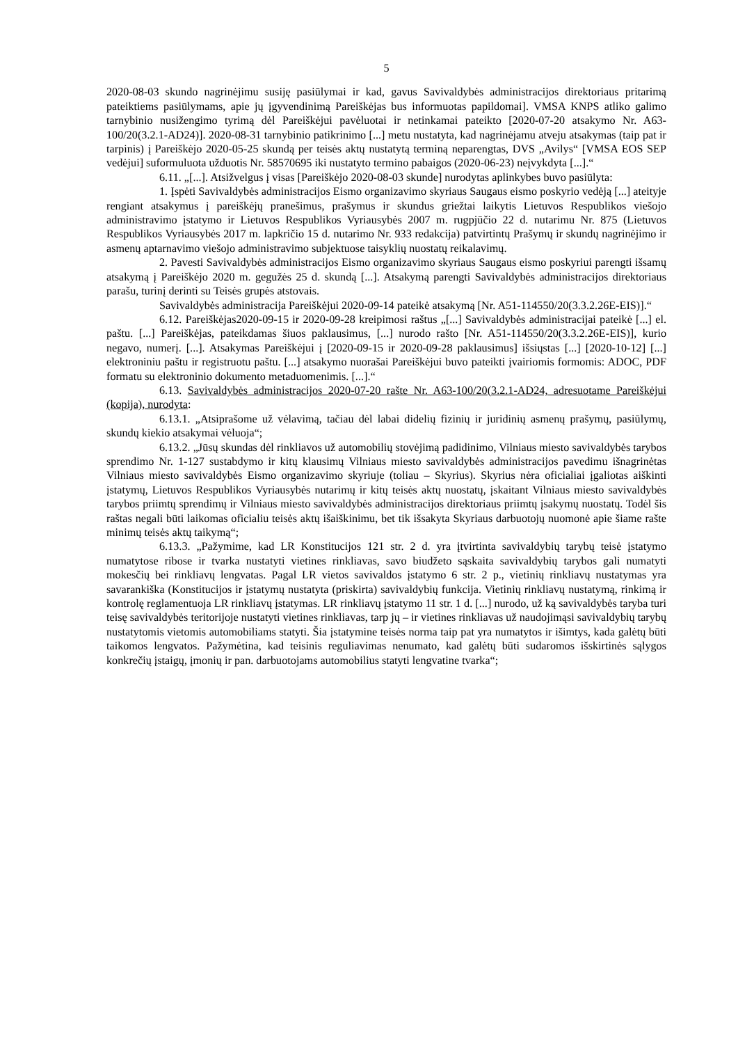5
2020-08-03 skundo nagrinėjimu susiję pasiūlymai ir kad, gavus Savivaldybės administracijos direktoriaus pritarimą pateiktiems pasiūlymams, apie jų įgyvendinimą Pareiškėjas bus informuotas papildomai]. VMSA KNPS atliko galimo tarnybinio nusižengimo tyrimą dėl Pareiškėjui pavėluotai ir netinkamai pateikto [2020-07-20 atsakymo Nr. A63-100/20(3.2.1-AD24)]. 2020-08-31 tarnybinio patikrinimo [...] metu nustatyta, kad nagrinėjamu atveju atsakymas (taip pat ir tarpinis) į Pareiškėjo 2020-05-25 skundą per teisės aktų nustatytą terminą neparengtas, DVS „Avilys“ [VMSA EOS SEP vedėjui] suformuluota užduotis Nr. 58570695 iki nustatyto termino pabaigos (2020-06-23) neįvykdyta [...].“
6.11. „[...]. Atsižvelgus į visas [Pareiškėjo 2020-08-03 skunde] nurodytas aplinkybes buvo pasiūlyta:
1. Įspėti Savivaldybės administracijos Eismo organizavimo skyriaus Saugaus eismo poskyrio vedėją [...] ateityje rengiant atsakymus į pareiškėjų pranešimus, prašymus ir skundus griežtai laikytis Lietuvos Respublikos viešojo administravimo įstatymo ir Lietuvos Respublikos Vyriausybės 2007 m. rugpjūčio 22 d. nutarimu Nr. 875 (Lietuvos Respublikos Vyriausybės 2017 m. lapkričio 15 d. nutarimo Nr. 933 redakcija) patvirtintų Prašymų ir skundų nagrinėjimo ir asmenų aptarnavimo viešojo administravimo subjektuose taisyklių nuostatų reikalavimų.
2. Pavesti Savivaldybės administracijos Eismo organizavimo skyriaus Saugaus eismo poskyriui parengti išsamų atsakymą į Pareiškėjo 2020 m. gegužės 25 d. skundą [...]. Atsakymą parengti Savivaldybės administracijos direktoriaus parašu, turinį derinti su Teisės grupės atstovais.
Savivaldybės administracija Pareiškėjui 2020-09-14 pateikė atsakymą [Nr. A51-114550/20(3.3.2.26E-EIS)].“
6.12. Pareiškėjas2020-09-15 ir 2020-09-28 kreipimosi raštus „[...] Savivaldybės administracijai pateikė [...] el. paštu. [...] Pareiškėjas, pateikdamas šiuos paklausimus, [...] nurodo rašto [Nr. A51-114550/20(3.3.2.26E-EIS)], kurio negavo, numerį. [...]. Atsakymas Pareiškėjui į [2020-09-15 ir 2020-09-28 paklausimus] išsiųstas [...] [2020-10-12] [...] elektroniniu paštu ir registruotu paštu. [...] atsakymo nuorašai Pareiškėjui buvo pateikti įvairiomis formomis: ADOC, PDF formatu su elektroninio dokumento metaduomenimis. [...].“
6.13. Savivaldybės administracijos 2020-07-20 rašte Nr. A63-100/20(3.2.1-AD24, adresuotame Pareiškėjui (kopija), nurodyta:
6.13.1. „Atsiprašome už vėlavimą, tačiau dėl labai didelių fizinių ir juridinių asmenų prašymų, pasiūlymų, skundų kiekio atsakymai vėluoja“;
6.13.2. „Jūsų skundas dėl rinkliavos už automobilių stovėjimą padidinimo, Vilniaus miesto savivaldybės tarybos sprendimo Nr. 1-127 sustabdymo ir kitų klausimų Vilniaus miesto savivaldybės administracijos pavedimu išnagrinėtas Vilniaus miesto savivaldybės Eismo organizavimo skyriuje (toliau – Skyrius). Skyrius nėra oficialiai įgaliotas aiškinti įstatymų, Lietuvos Respublikos Vyriausybės nutarimų ir kitų teisės aktų nuostatų, įskaitant Vilniaus miesto savivaldybės tarybos priimtų sprendimų ir Vilniaus miesto savivaldybės administracijos direktoriaus priimtų įsakymų nuostatų. Todėl šis raštas negali būti laikomas oficialiu teisės aktų išaiškinimu, bet tik išsakyta Skyriaus darbuotojų nuomonė apie šiame rašte minimų teisės aktų taikymą“;
6.13.3. „Pažymime, kad LR Konstitucijos 121 str. 2 d. yra įtvirtinta savivaldybių tarybų teisė įstatymo numatytose ribose ir tvarka nustatyti vietines rinkliavas, savo biudžeto sąskaita savivaldybių tarybos gali numatyti mokesčių bei rinkliavų lengvatas. Pagal LR vietos savivaldos įstatymo 6 str. 2 p., vietinių rinkliavų nustatymas yra savarankiška (Konstitucijos ir įstatymų nustatyta (priskirta) savivaldybių funkcija. Vietinių rinkliavų nustatymą, rinkimą ir kontrolę reglamentuoja LR rinkliavų įstatymas. LR rinkliavų įstatymo 11 str. 1 d. [...] nurodo, už ką savivaldybės taryba turi teisę savivaldybės teritorijoje nustatyti vietines rinkliavas, tarp jų – ir vietines rinkliavas už naudojimąsi savivaldybių tarybų nustatytomis vietomis automobiliams statyti. Šia įstatymine teisės norma taip pat yra numatytos ir išimtys, kada galėtų būti taikomos lengvatos. Pažymėtina, kad teisinis reguliavimas nenumato, kad galėtų būti sudaromos išskirtinės sąlygos konkrečių įstaigų, įmonių ir pan. darbuotojams automobilius statyti lengvatine tvarka“;